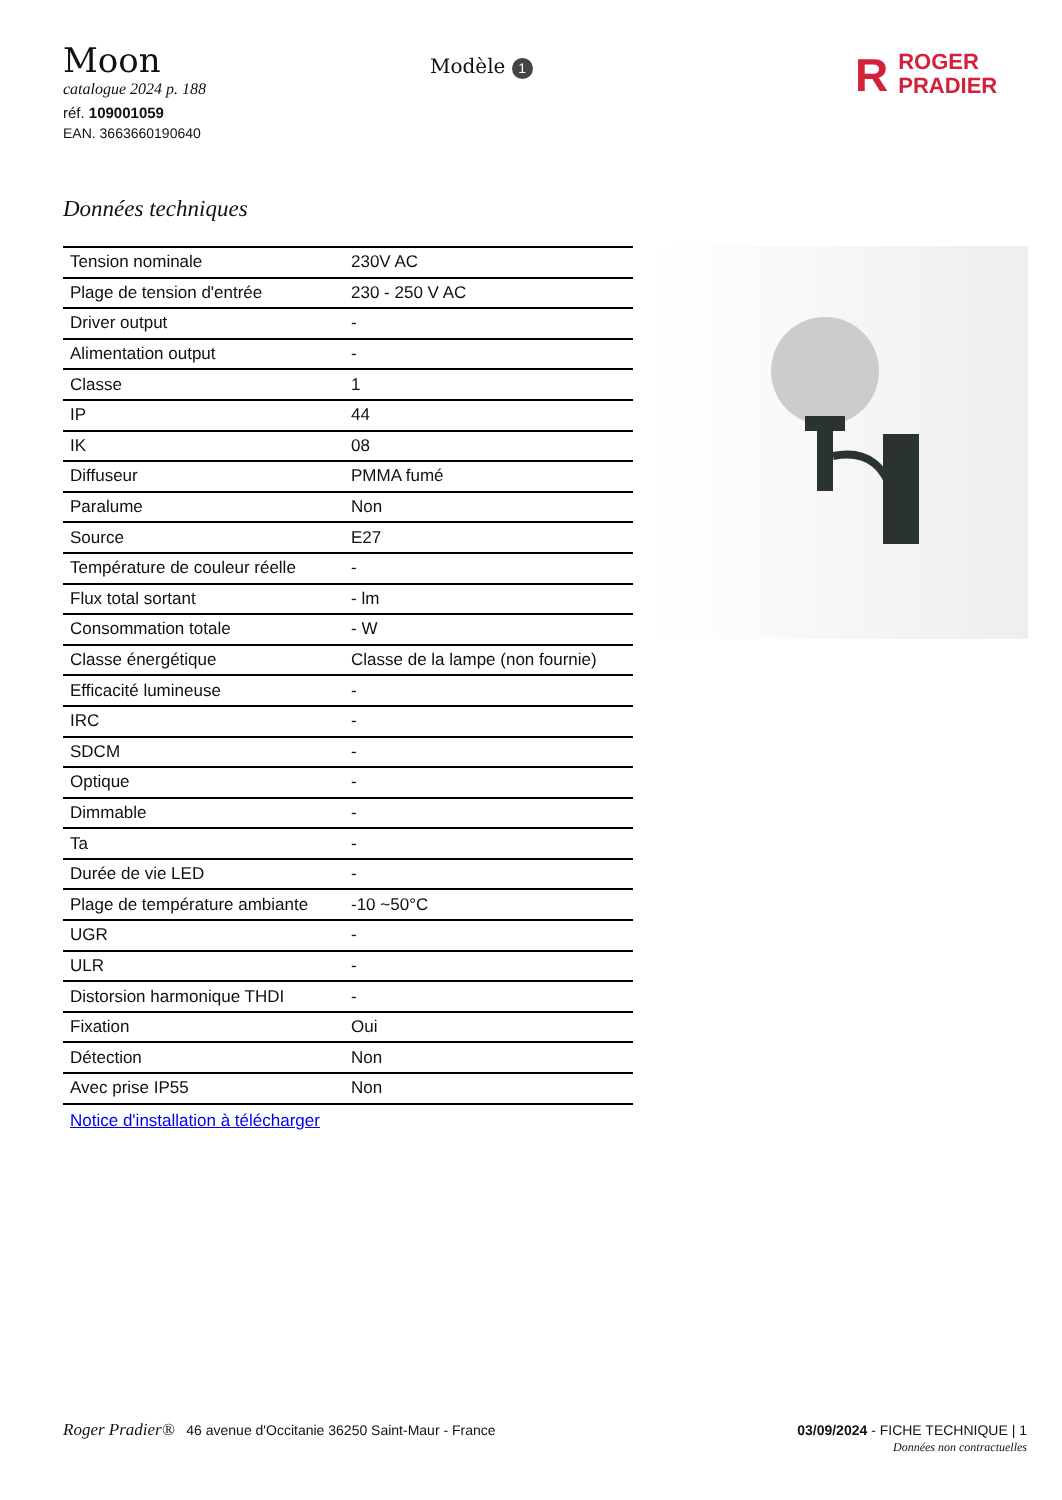Moon
catalogue 2024 p. 188
réf. 109001059
EAN. 3663660190640
Modèle 1
R ROGER
PRADIER
Données techniques
| Tension nominale | 230V AC |
| Plage de tension d'entrée | 230 - 250 V AC |
| Driver output | - |
| Alimentation output | - |
| Classe | 1 |
| IP | 44 |
| IK | 08 |
| Diffuseur | PMMA fumé |
| Paralume | Non |
| Source | E27 |
| Température de couleur réelle | - |
| Flux total sortant | - lm |
| Consommation totale | - W |
| Classe énergétique | Classe de la lampe (non fournie) |
| Efficacité lumineuse | - |
| IRC | - |
| SDCM | - |
| Optique | - |
| Dimmable | - |
| Ta | - |
| Durée de vie LED | - |
| Plage de température ambiante | -10 ~50°C |
| UGR | - |
| ULR | - |
| Distorsion harmonique THDI | - |
| Fixation | Oui |
| Détection | Non |
| Avec prise IP55 | Non |
Notice d'installation à télécharger
Roger Pradier® 46 avenue d'Occitanie 36250 Saint-Maur - France
03/09/2024 - FICHE TECHNIQUE | 1
Données non contractuelles